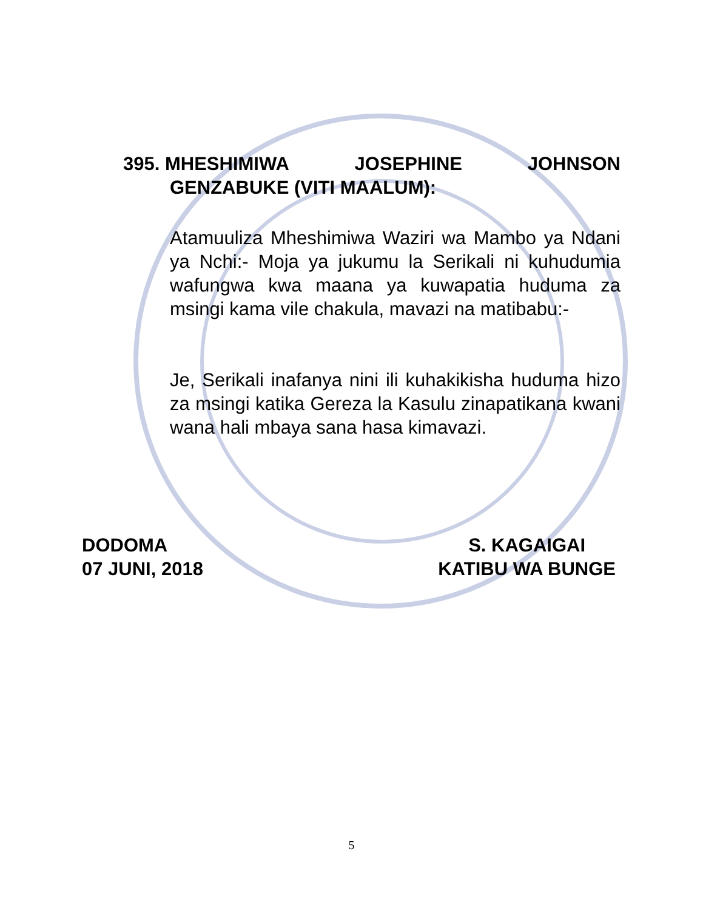395. MHESHIMIWA JOSEPHINE JOHNSON
GENZABUKE (VITI MAALUM):
Atamuuliza Mheshimiwa Waziri wa Mambo ya Ndani ya Nchi:- Moja ya jukumu la Serikali ni kuhudumia wafungwa kwa maana ya kuwapatia huduma za msingi kama vile chakula, mavazi na matibabu:-
Je, Serikali inafanya nini ili kuhakikisha huduma hizo za msingi katika Gereza la Kasulu zinapatikana kwani wana hali mbaya sana hasa kimavazi.
DODOMA
07 JUNI, 2018
S. KAGAIGAI
KATIBU WA BUNGE
5